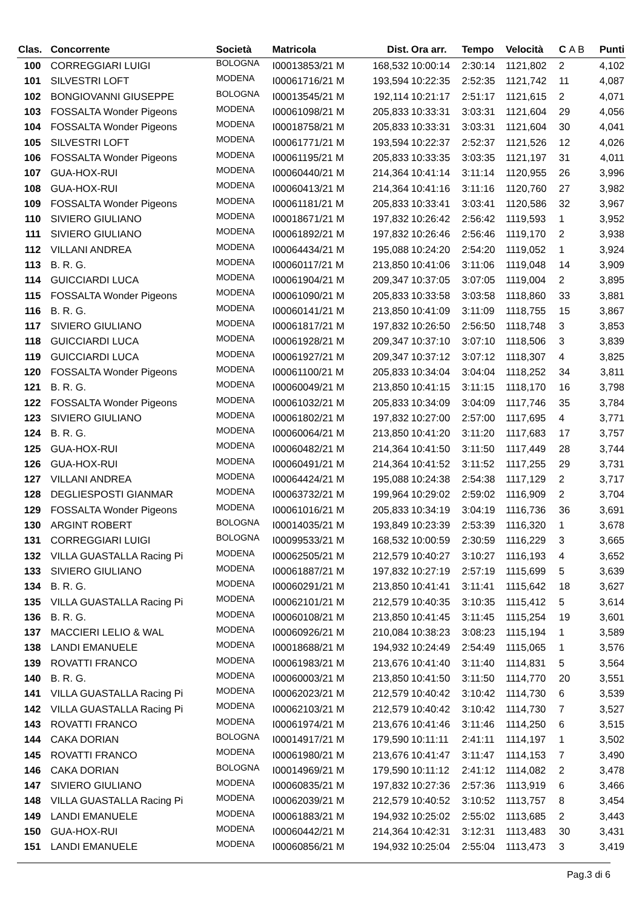| Clas. | Concorrente | Società | Matricola | Dist. | Ora arr. | Tempo | Velocità | C A B | Punti |
| --- | --- | --- | --- | --- | --- | --- | --- | --- | --- |
| 100 | CORREGGIARI LUIGI | BOLOGNA | I00013853/21 M | 168,532 | 10:00:14 | 2:30:14 | 1121,802 | 2 | 4,102 |
| 101 | SILVESTRI LOFT | MODENA | I00061716/21 M | 193,594 | 10:22:35 | 2:52:35 | 1121,742 | 11 | 4,087 |
| 102 | BONGIOVANNI GIUSEPPE | BOLOGNA | I00013545/21 M | 192,114 | 10:21:17 | 2:51:17 | 1121,615 | 2 | 4,071 |
| 103 | FOSSALTA Wonder Pigeons | MODENA | I00061098/21 M | 205,833 | 10:33:31 | 3:03:31 | 1121,604 | 29 | 4,056 |
| 104 | FOSSALTA Wonder Pigeons | MODENA | I00018758/21 M | 205,833 | 10:33:31 | 3:03:31 | 1121,604 | 30 | 4,041 |
| 105 | SILVESTRI LOFT | MODENA | I00061771/21 M | 193,594 | 10:22:37 | 2:52:37 | 1121,526 | 12 | 4,026 |
| 106 | FOSSALTA Wonder Pigeons | MODENA | I00061195/21 M | 205,833 | 10:33:35 | 3:03:35 | 1121,197 | 31 | 4,011 |
| 107 | GUA-HOX-RUI | MODENA | I00060440/21 M | 214,364 | 10:41:14 | 3:11:14 | 1120,955 | 26 | 3,996 |
| 108 | GUA-HOX-RUI | MODENA | I00060413/21 M | 214,364 | 10:41:16 | 3:11:16 | 1120,760 | 27 | 3,982 |
| 109 | FOSSALTA Wonder Pigeons | MODENA | I00061181/21 M | 205,833 | 10:33:41 | 3:03:41 | 1120,586 | 32 | 3,967 |
| 110 | SIVIERO GIULIANO | MODENA | I00018671/21 M | 197,832 | 10:26:42 | 2:56:42 | 1119,593 | 1 | 3,952 |
| 111 | SIVIERO GIULIANO | MODENA | I00061892/21 M | 197,832 | 10:26:46 | 2:56:46 | 1119,170 | 2 | 3,938 |
| 112 | VILLANI ANDREA | MODENA | I00064434/21 M | 195,088 | 10:24:20 | 2:54:20 | 1119,052 | 1 | 3,924 |
| 113 | B. R. G. | MODENA | I00060117/21 M | 213,850 | 10:41:06 | 3:11:06 | 1119,048 | 14 | 3,909 |
| 114 | GUICCIARDI LUCA | MODENA | I00061904/21 M | 209,347 | 10:37:05 | 3:07:05 | 1119,004 | 2 | 3,895 |
| 115 | FOSSALTA Wonder Pigeons | MODENA | I00061090/21 M | 205,833 | 10:33:58 | 3:03:58 | 1118,860 | 33 | 3,881 |
| 116 | B. R. G. | MODENA | I00060141/21 M | 213,850 | 10:41:09 | 3:11:09 | 1118,755 | 15 | 3,867 |
| 117 | SIVIERO GIULIANO | MODENA | I00061817/21 M | 197,832 | 10:26:50 | 2:56:50 | 1118,748 | 3 | 3,853 |
| 118 | GUICCIARDI LUCA | MODENA | I00061928/21 M | 209,347 | 10:37:10 | 3:07:10 | 1118,506 | 3 | 3,839 |
| 119 | GUICCIARDI LUCA | MODENA | I00061927/21 M | 209,347 | 10:37:12 | 3:07:12 | 1118,307 | 4 | 3,825 |
| 120 | FOSSALTA Wonder Pigeons | MODENA | I00061100/21 M | 205,833 | 10:34:04 | 3:04:04 | 1118,252 | 34 | 3,811 |
| 121 | B. R. G. | MODENA | I00060049/21 M | 213,850 | 10:41:15 | 3:11:15 | 1118,170 | 16 | 3,798 |
| 122 | FOSSALTA Wonder Pigeons | MODENA | I00061032/21 M | 205,833 | 10:34:09 | 3:04:09 | 1117,746 | 35 | 3,784 |
| 123 | SIVIERO GIULIANO | MODENA | I00061802/21 M | 197,832 | 10:27:00 | 2:57:00 | 1117,695 | 4 | 3,771 |
| 124 | B. R. G. | MODENA | I00060064/21 M | 213,850 | 10:41:20 | 3:11:20 | 1117,683 | 17 | 3,757 |
| 125 | GUA-HOX-RUI | MODENA | I00060482/21 M | 214,364 | 10:41:50 | 3:11:50 | 1117,449 | 28 | 3,744 |
| 126 | GUA-HOX-RUI | MODENA | I00060491/21 M | 214,364 | 10:41:52 | 3:11:52 | 1117,255 | 29 | 3,731 |
| 127 | VILLANI ANDREA | MODENA | I00064424/21 M | 195,088 | 10:24:38 | 2:54:38 | 1117,129 | 2 | 3,717 |
| 128 | DEGLIESPOSTI GIANMAR | MODENA | I00063732/21 M | 199,964 | 10:29:02 | 2:59:02 | 1116,909 | 2 | 3,704 |
| 129 | FOSSALTA Wonder Pigeons | MODENA | I00061016/21 M | 205,833 | 10:34:19 | 3:04:19 | 1116,736 | 36 | 3,691 |
| 130 | ARGINT ROBERT | BOLOGNA | I00014035/21 M | 193,849 | 10:23:39 | 2:53:39 | 1116,320 | 1 | 3,678 |
| 131 | CORREGGIARI LUIGI | BOLOGNA | I00099533/21 M | 168,532 | 10:00:59 | 2:30:59 | 1116,229 | 3 | 3,665 |
| 132 | VILLA GUASTALLA Racing Pi | MODENA | I00062505/21 M | 212,579 | 10:40:27 | 3:10:27 | 1116,193 | 4 | 3,652 |
| 133 | SIVIERO GIULIANO | MODENA | I00061887/21 M | 197,832 | 10:27:19 | 2:57:19 | 1115,699 | 5 | 3,639 |
| 134 | B. R. G. | MODENA | I00060291/21 M | 213,850 | 10:41:41 | 3:11:41 | 1115,642 | 18 | 3,627 |
| 135 | VILLA GUASTALLA Racing Pi | MODENA | I00062101/21 M | 212,579 | 10:40:35 | 3:10:35 | 1115,412 | 5 | 3,614 |
| 136 | B. R. G. | MODENA | I00060108/21 M | 213,850 | 10:41:45 | 3:11:45 | 1115,254 | 19 | 3,601 |
| 137 | MACCIERI LELIO & WAL | MODENA | I00060926/21 M | 210,084 | 10:38:23 | 3:08:23 | 1115,194 | 1 | 3,589 |
| 138 | LANDI EMANUELE | MODENA | I00018688/21 M | 194,932 | 10:24:49 | 2:54:49 | 1115,065 | 1 | 3,576 |
| 139 | ROVATTI FRANCO | MODENA | I00061983/21 M | 213,676 | 10:41:40 | 3:11:40 | 1114,831 | 5 | 3,564 |
| 140 | B. R. G. | MODENA | I00060003/21 M | 213,850 | 10:41:50 | 3:11:50 | 1114,770 | 20 | 3,551 |
| 141 | VILLA GUASTALLA Racing Pi | MODENA | I00062023/21 M | 212,579 | 10:40:42 | 3:10:42 | 1114,730 | 6 | 3,539 |
| 142 | VILLA GUASTALLA Racing Pi | MODENA | I00062103/21 M | 212,579 | 10:40:42 | 3:10:42 | 1114,730 | 7 | 3,527 |
| 143 | ROVATTI FRANCO | MODENA | I00061974/21 M | 213,676 | 10:41:46 | 3:11:46 | 1114,250 | 6 | 3,515 |
| 144 | CAKA DORIAN | BOLOGNA | I00014917/21 M | 179,590 | 10:11:11 | 2:41:11 | 1114,197 | 1 | 3,502 |
| 145 | ROVATTI FRANCO | MODENA | I00061980/21 M | 213,676 | 10:41:47 | 3:11:47 | 1114,153 | 7 | 3,490 |
| 146 | CAKA DORIAN | BOLOGNA | I00014969/21 M | 179,590 | 10:11:12 | 2:41:12 | 1114,082 | 2 | 3,478 |
| 147 | SIVIERO GIULIANO | MODENA | I00060835/21 M | 197,832 | 10:27:36 | 2:57:36 | 1113,919 | 6 | 3,466 |
| 148 | VILLA GUASTALLA Racing Pi | MODENA | I00062039/21 M | 212,579 | 10:40:52 | 3:10:52 | 1113,757 | 8 | 3,454 |
| 149 | LANDI EMANUELE | MODENA | I00061883/21 M | 194,932 | 10:25:02 | 2:55:02 | 1113,685 | 2 | 3,443 |
| 150 | GUA-HOX-RUI | MODENA | I00060442/21 M | 214,364 | 10:42:31 | 3:12:31 | 1113,483 | 30 | 3,431 |
| 151 | LANDI EMANUELE | MODENA | I00060856/21 M | 194,932 | 10:25:04 | 2:55:04 | 1113,473 | 3 | 3,419 |
Pag.3 di 6